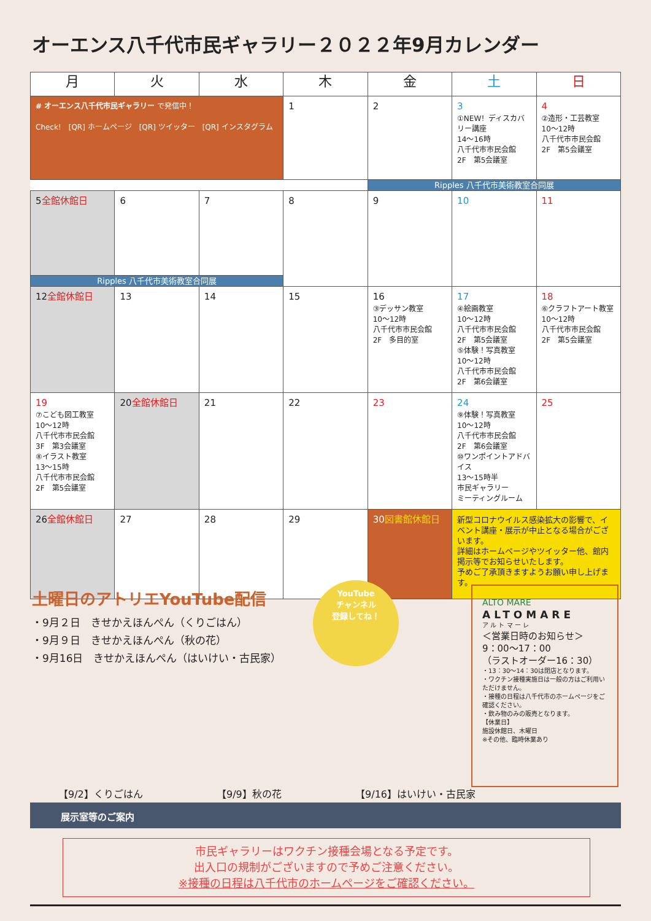オーエンス八千代市民ギャラリー２０２２年9月カレンダー
| 月 | 火 | 水 | 木 | 金 | 土 | 日 |
| --- | --- | --- | --- | --- | --- | --- |
| # オーエンス八千代市民ギャラリー で発信中！ Check! [QR] ホームページ [QR] ツイッター [QR] インスタグラム | | | 1 | 2 | 3 ①NEW！ディスカバリー講座 14〜16時 八千代市市民会館 2F 第5会議室 | 4 ②造形・工芸教室 10〜12時 八千代市市民会館 2F 第5会議室 |
| | | | | Ripples 八千代市美術教室合同展 | | |
| 5 全館休館日 | 6 | 7 | 8 | 9 | 10 | 11 |
| Ripples 八千代市美術教室合同展 | | | | | | |
| 12 全館休館日 | 13 | 14 | 15 | 16 ③デッサン教室 10〜12時 八千代市市民会館 2F 多目的室 | 17 ④絵画教室 10〜12時 八千代市市民会館 2F 第5会議室 ⑤体験！写真教室 10〜12時 八千代市市民会館 2F 第6会議室 | 18 ⑥クラフトアート教室 10〜12時 八千代市市民会館 2F 第5会議室 |
| 19 ⑦こども図工教室 10〜12時 八千代市市民会館 3F 第3会議室 ⑧イラスト教室 13〜15時 八千代市市民会館 2F 第5会議室 | 20 全館休館日 | 21 | 22 | 23 | 24 ⑨体験！写真教室 10〜12時 八千代市市民会館 2F 第6会議室 ⑩ワンポイントアドバイス 13〜15時半 市民ギャラリー ミーティングルーム | 25 |
| 26 全館休館日 | 27 | 28 | 29 | 30 図書館休館日 | 新型コロナウイルス感染拡大の影響で、イベント講座・展示が中止となる場合がございます。 詳細はホームページやツイッター他、館内掲示等でお知らせいたします。 予めご了承頂きますようお願い申し上げます。 | |
土曜日のアトリエYouTube配信
・9月２日　きせかえほんぺん（くりごはん）
・9月９日　きせかえほんぺん（秋の花）
・9月16日　きせかえほんぺん（はいけい・古民家）
YouTube
チャンネル
登録してね！
【9/2】くりごはん 【9/9】秋の花 【9/16】はいけい・古民家
ALTO MARE
ALTOMARE
ア ル ト マ ー レ
＜営業日時のお知らせ＞
9：00〜17：00
（ラストオーダー16：30）
・13：30〜14：30は閉店となります。
・ワクチン接種実施日は一般の方はご利用いただけません。
・接種の日程は八千代市のホームページをご確認ください。
・飲み物のみの販売となります。
【休業日】
施設休館日、木曜日
※その他、臨時休業あり
展示室等のご案内
市民ギャラリーはワクチン接種会場となる予定です。
出入口の規制がございますので予めご注意ください。
※接種の日程は八千代市のホームページをご確認ください。